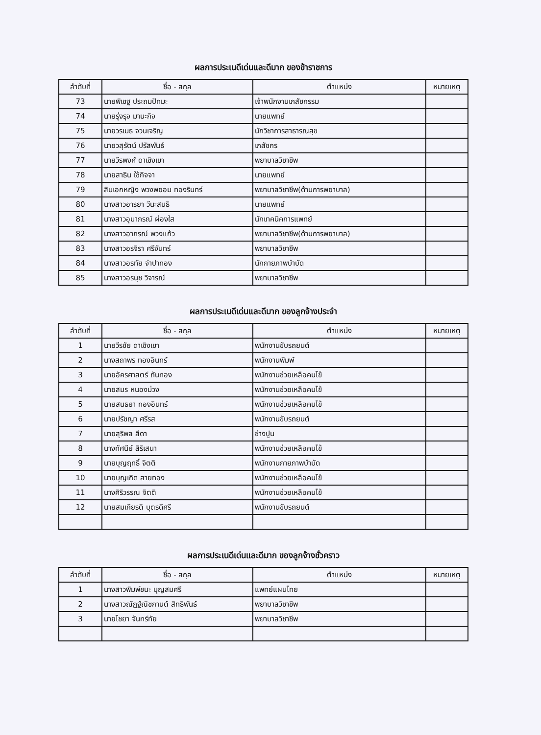ผลการประเนดีเด่นและดีมาก ของข้าราชการ
| ลำดับที่ | ชื่อ - สกุล | ตำแหน่ง | หมายเหตุ |
| --- | --- | --- | --- |
| 73 | นายพิเชฐ ประถมปัทมะ | เจ้าพนักงานเภสัชกรรม | |
| 74 | นายรุ่งรุจ มานะกิจ | นายแพทย์ | |
| 75 | นายวรเมธ จวนเจริญ | นักวิชาการสาธารณสุข | |
| 76 | นายวสุรัตน์ ปรัสพันธ์ | เภสัชกร | |
| 77 | นายวีรพงศ์ ดาเชิงเขา | พยาบาลวิชาชีพ | |
| 78 | นายสาธิน ใช้กิจจา | นายแพทย์ | |
| 79 | สิบเอกหญิง พวงพยอม ทองรินทร์ | พยาบาลวิชาชีพ(ด้านการพยาบาล) | |
| 80 | นางสาวอารยา วีนะสนธิ | นายแพทย์ | |
| 81 | นางสาวอุมาภรณ์ ผ่องใส | นักเทคนิคการแพทย์ | |
| 82 | นางสาวอาภรณ์ พวงแก้ว | พยาบาลวิชาชีพ(ด้านการพยาบาล) | |
| 83 | นางสาวอรจิรา ศรีจันทร์ | พยาบาลวิชาชีพ | |
| 84 | นางสาวอรทัย จำปาทอง | นักกายภาพบำบัด | |
| 85 | นางสาวอรนุช วิจารณ์ | พยาบาลวิชาชีพ | |
ผลการประเนดีเด่นและดีมาก ของลูกจ้างประจำ
| ลำดับที่ | ชื่อ - สกุล | ตำแหน่ง | หมายเหตุ |
| --- | --- | --- | --- |
| 1 | นายวีรชัย ดาเชิงเขา | พนักงานขับรถยนต์ | |
| 2 | นางสถาพร ทองอินทร์ | พนักงานพิมพ์ | |
| 3 | นายอัครศาสตร์ ถันทอง | พนักงานช่วยเหลือคนไข้ | |
| 4 | นายสมร หนองม่วง | พนักงานช่วยเหลือคนไข้ | |
| 5 | นายสนธยา ทองอินทร์ | พนักงานช่วยเหลือคนไข้ | |
| 6 | นายปรัชญา ศรีรส | พนักงานขับรถยนต์ | |
| 7 | นายสุริพล สีดา | ช่างปูน | |
| 8 | นางทัศนีย์ สิริเสนา | พนักงานช่วยเหลือคนไข้ | |
| 9 | นายบุญฤทธิ์ จิตติ | พนักงานกายภาพบำบัด | |
| 10 | นายบุญเกิด สายทอง | พนักงานช่วยเหลือคนไข้ | |
| 11 | นางศิริวรรณ จิตติ | พนักงานช่วยเหลือคนไข้ | |
| 12 | นายสมเกียรติ บุตรดีศรี | พนักงานขับรถยนต์ | |
ผลการประเนดีเด่นและดีมาก ของลูกจ้างชั่วคราว
| ลำดับที่ | ชื่อ - สกุล | ตำแหน่ง | หมายเหตุ |
| --- | --- | --- | --- |
| 1 | นางสาวพิมพ์ชนะ บุญสมศรี | แพทย์แผนไทย | |
| 2 | นางสาวณัฏฐ์ณิชกานต์ สิทธิพันธ์ | พยาบาลวิชาชีพ | |
| 3 | นายไชยา จันทร์ทัย | พยาบาลวิชาชีพ | |